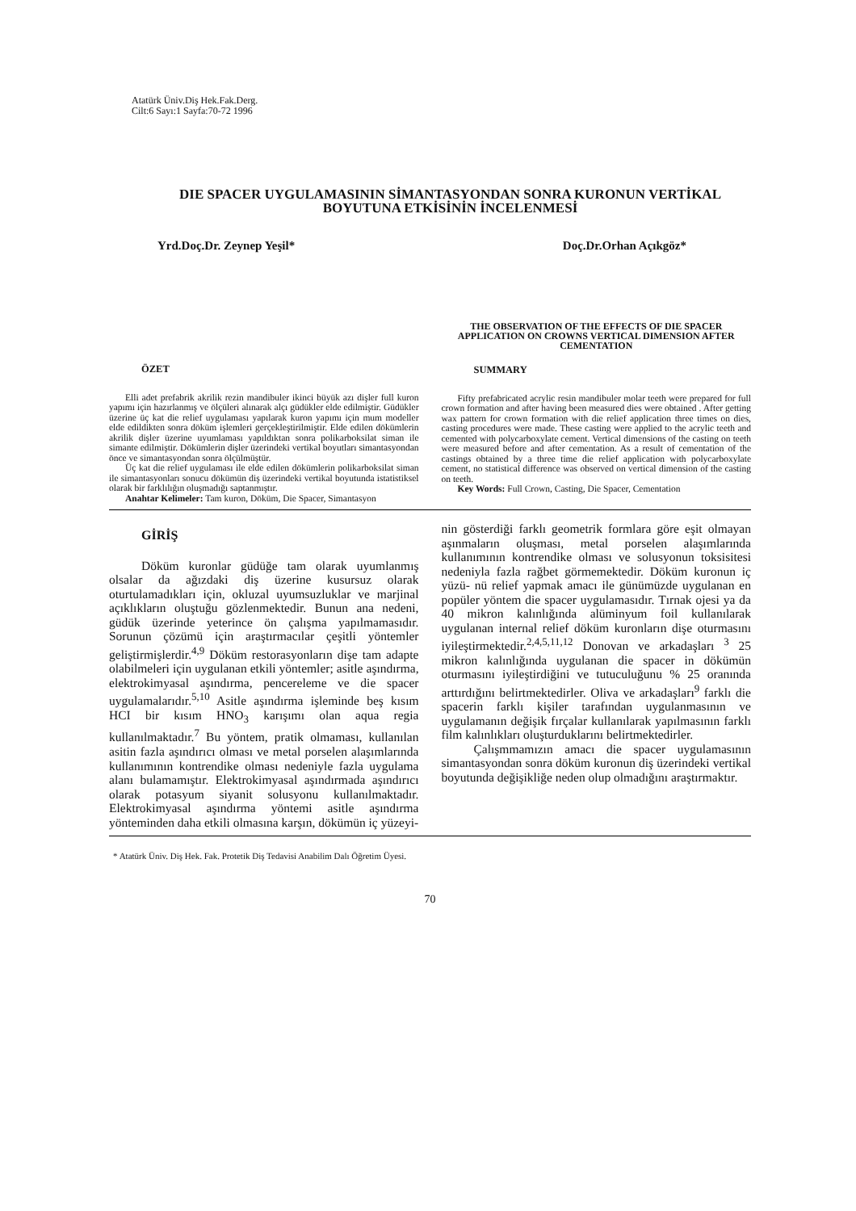Atatürk Üniv.Diş Hek.Fak.Derg.
Cilt:6 Sayı:1 Sayfa:70-72 1996
DIE SPACER UYGULAMASININ SİMANTASYONDAN SONRA KURONUN VERTİKAL BOYUTUNA ETKİSİNİN İNCELENMESİ
Yrd.Doç.Dr. Zeynep Yeşil* Doç.Dr.Orhan Açıkgöz*
ÖZET
Elli adet prefabrik akrilik rezin mandibuler ikinci büyük azı dişler full kuron yapımı için hazırlanmış ve ölçüleri alınarak alçı güdükler elde edilmiştir. Güdükler üzerine üç kat die relief uygulaması yapılarak kuron yapımı için mum modeller elde edildikten sonra döküm işlemleri gerçekleştirilmiştir. Elde edilen dökümlerin akrilik dişler üzerine uyumlaması yapıldıktan sonra polikarboksilat siman ile simante edilmiştir. Dökümlerin dişler üzerindeki vertikal boyutları simantasyondan önce ve simantasyondan sonra ölçülmüştür.
Üç kat die relief uygulaması ile elde edilen dökümlerin polikarboksilat siman ile simantasyonları sonucu dökümün diş üzerindeki vertikal boyutunda istatistiksel olarak bir farklılığın oluşmadığı saptanmıştır.
Anahtar Kelimeler: Tam kuron, Döküm, Die Spacer, Simantasyon
THE OBSERVATION OF THE EFFECTS OF DIE SPACER APPLICATION ON CROWNS VERTICAL DIMENSION AFTER CEMENTATION
SUMMARY
Fifty prefabricated acrylic resin mandibuler molar teeth were prepared for full crown formation and after having been measured dies were obtained . After getting wax pattern for crown formation with die relief application three times on dies, casting procedures were made. These casting were applied to the acrylic teeth and cemented with polycarboxylate cement. Vertical dimensions of the casting on teeth were measured before and after cementation. As a result of cementation of the castings obtained by a three time die relief application with polycarboxylate cement, no statistical difference was observed on vertical dimension of the casting on teeth.
Key Words: Full Crown, Casting, Die Spacer, Cementation
GİRİŞ
Döküm kuronlar güdüğe tam olarak uyumlanmış olsalar da ağızdaki diş üzerine kusursuz olarak oturtulamadıkları için, okluzal uyumsuzluklar ve marjinal açıklıkların oluştuğu gözlenmektedir. Bunun ana nedeni, güdük üzerinde yeterince ön çalışma yapılmamasıdır. Sorunun çözümü için araştırmacılar çeşitli yöntemler geliştirmişlerdir.<sup>4,9</sup> Döküm restorasyonların dişe tam adapte olabilmeleri için uygulanan etkili yöntemler; asitle aşındırma, elektrokimyasal aşındırma, pencereleme ve die spacer uygulamalarıdır.<sup>5,10</sup> Asitle aşındırma işleminde beş kısım HCI bir kısım HNO<sub>3</sub> karışımı olan aqua regia kullanılmaktadır.<sup>7</sup> Bu yöntem, pratik olmaması, kullanılan asitin fazla aşındırıcı olması ve metal porselen alaşımlarında kullanımının kontrendike olması nedeniyle fazla uygulama alanı bulamamıştır. Elektrokimyasal aşındırmada aşındırıcı olarak potasyum siyanit solusyonu kullanılmaktadır. Elektrokimyasal aşındırma yöntemi asitle aşındırma yönteminden daha etkili olmasına karşın, dökümün iç yüzeyi-
nin gösterdiği farklı geometrik formlara göre eşit olmayan aşınmaların oluşması, metal porselen alaşımlarında kullanımının kontrendike olması ve solusyonun toksisitesi nedeniyla fazla rağbet görmemektedir. Döküm kuronun iç yüzü- nü relief yapmak amacı ile günümüzde uygulanan en popüler yöntem die spacer uygulamasıdır. Tırnak ojesi ya da 40 mikron kalınlığında alüminyum foil kullanılarak uygulanan internal relief döküm kuronların dişe oturmasını iyileştirmektedir.<sup>2,4,5,11,12</sup> Donovan ve arkadaşları <sup>3</sup> 25 mikron kalınlığında uygulanan die spacer in dökümün oturmasını iyileştirdiğini ve tutuculuğunu % 25 oranında arttırdığını belirtmektedirler. Oliva ve arkadaşları<sup>9</sup> farklı die spacerin farklı kişiler tarafından uygulanmasının ve uygulamanın değişik fırçalar kullanılarak yapılmasının farklı film kalınlıkları oluşturduklarını belirtmektedirler.
Çalışmmamızın amacı die spacer uygulamasının simantasyondan sonra döküm kuronun diş üzerindeki vertikal boyutunda değişikliğe neden olup olmadığını araştırmaktır.
* Atatürk Üniv. Diş Hek. Fak. Protetik Diş Tedavisi Anabilim Dalı Öğretim Üyesi.
70